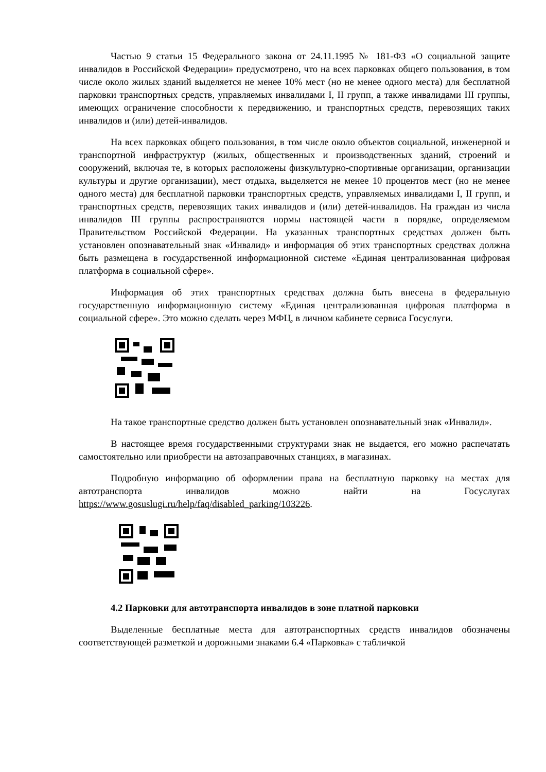Частью 9 статьи 15 Федерального закона от 24.11.1995 № 181-ФЗ «О социальной защите инвалидов в Российской Федерации» предусмотрено, что на всех парковках общего пользования, в том числе около жилых зданий выделяется не менее 10% мест (но не менее одного места) для бесплатной парковки транспортных средств, управляемых инвалидами I, II групп, а также инвалидами III группы, имеющих ограничение способности к передвижению, и транспортных средств, перевозящих таких инвалидов и (или) детей-инвалидов.
На всех парковках общего пользования, в том числе около объектов социальной, инженерной и транспортной инфраструктур (жилых, общественных и производственных зданий, строений и сооружений, включая те, в которых расположены физкультурно-спортивные организации, организации культуры и другие организации), мест отдыха, выделяется не менее 10 процентов мест (но не менее одного места) для бесплатной парковки транспортных средств, управляемых инвалидами I, II групп, и транспортных средств, перевозящих таких инвалидов и (или) детей-инвалидов. На граждан из числа инвалидов III группы распространяются нормы настоящей части в порядке, определяемом Правительством Российской Федерации. На указанных транспортных средствах должен быть установлен опознавательный знак «Инвалид» и информация об этих транспортных средствах должна быть размещена в государственной информационной системе «Единая централизованная цифровая платформа в социальной сфере».
Информация об этих транспортных средствах должна быть внесена в федеральную государственную информационную систему «Единая централизованная цифровая платформа в социальной сфере». Это можно сделать через МФЦ, в личном кабинете сервиса Госуслуги.
На такое транспортные средство должен быть установлен опознавательный знак «Инвалид».
В настоящее время государственными структурами знак не выдается, его можно распечатать самостоятельно или приобрести на автозаправочных станциях, в магазинах.
Подробную информацию об оформлении права на бесплатную парковку на местах для автотранспорта инвалидов можно найти на Госуслугах https://www.gosuslugi.ru/help/faq/disabled_parking/103226.
4.2 Парковки для автотранспорта инвалидов в зоне платной парковки
Выделенные бесплатные места для автотранспортных средств инвалидов обозначены соответствующей разметкой и дорожными знаками 6.4 «Парковка» с табличкой